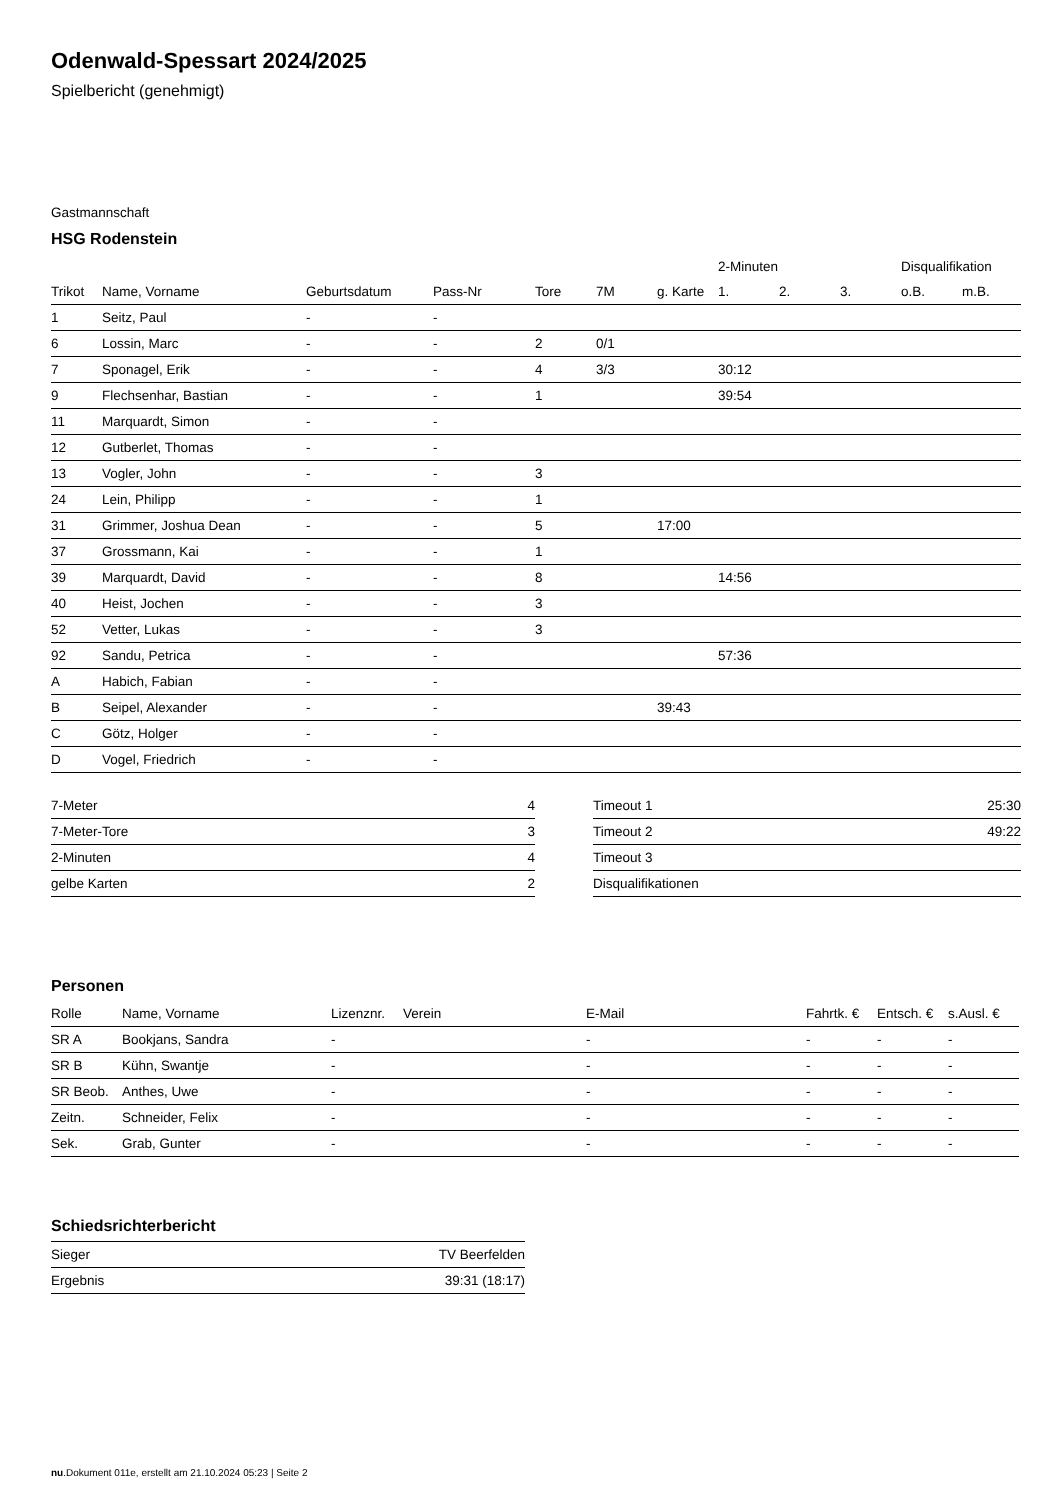Odenwald-Spessart 2024/2025
Spielbericht (genehmigt)
Gastmannschaft
HSG Rodenstein
| | | | | | | | 2-Minuten | | | Disqualifikation | |
| --- | --- | --- | --- | --- | --- | --- | --- | --- | --- | --- | --- |
| Trikot | Name, Vorname | Geburtsdatum | Pass-Nr | Tore | 7M | g. Karte | 1. | 2. | 3. | o.B. | m.B. |
| 1 | Seitz, Paul | - | - | | | | | | | | |
| 6 | Lossin, Marc | - | - | 2 | 0/1 | | | | | | |
| 7 | Sponagel, Erik | - | - | 4 | 3/3 | | 30:12 | | | | |
| 9 | Flechsenhar, Bastian | - | - | 1 | | | 39:54 | | | | |
| 11 | Marquardt, Simon | - | - | | | | | | | | |
| 12 | Gutberlet, Thomas | - | - | | | | | | | | |
| 13 | Vogler, John | - | - | 3 | | | | | | | |
| 24 | Lein, Philipp | - | - | 1 | | | | | | | |
| 31 | Grimmer, Joshua Dean | - | - | 5 | | 17:00 | | | | | |
| 37 | Grossmann, Kai | - | - | 1 | | | | | | | |
| 39 | Marquardt, David | - | - | 8 | | | 14:56 | | | | |
| 40 | Heist, Jochen | - | - | 3 | | | | | | | |
| 52 | Vetter, Lukas | - | - | 3 | | | | | | | |
| 92 | Sandu, Petrica | - | - | | | | 57:36 | | | | |
| A | Habich, Fabian | - | - | | | | | | | | |
| B | Seipel, Alexander | - | - | | | 39:43 | | | | | |
| C | Götz, Holger | - | - | | | | | | | | |
| D | Vogel, Friedrich | - | - | | | | | | | | |
| 7-Meter | 4 |
| 7-Meter-Tore | 3 |
| 2-Minuten | 4 |
| gelbe Karten | 2 |
| Timeout 1 | 25:30 |
| Timeout 2 | 49:22 |
| Timeout 3 | |
| Disqualifikationen | |
Personen
| Rolle | Name, Vorname | Lizenznr. | Verein | E-Mail | Fahrtk. € | Entsch. € | s.Ausl. € |
| --- | --- | --- | --- | --- | --- | --- | --- |
| SR A | Bookjans, Sandra | - | | - | - | - | - |
| SR B | Kühn, Swantje | - | | - | - | - | - |
| SR Beob. | Anthes, Uwe | - | | - | - | - | - |
| Zeitn. | Schneider, Felix | - | | - | - | - | - |
| Sek. | Grab, Gunter | - | | - | - | - | - |
Schiedsrichterbericht
| Sieger | TV Beerfelden |
| Ergebnis | 39:31 (18:17) |
nu.Dokument 011e, erstellt am 21.10.2024 05:23 | Seite 2